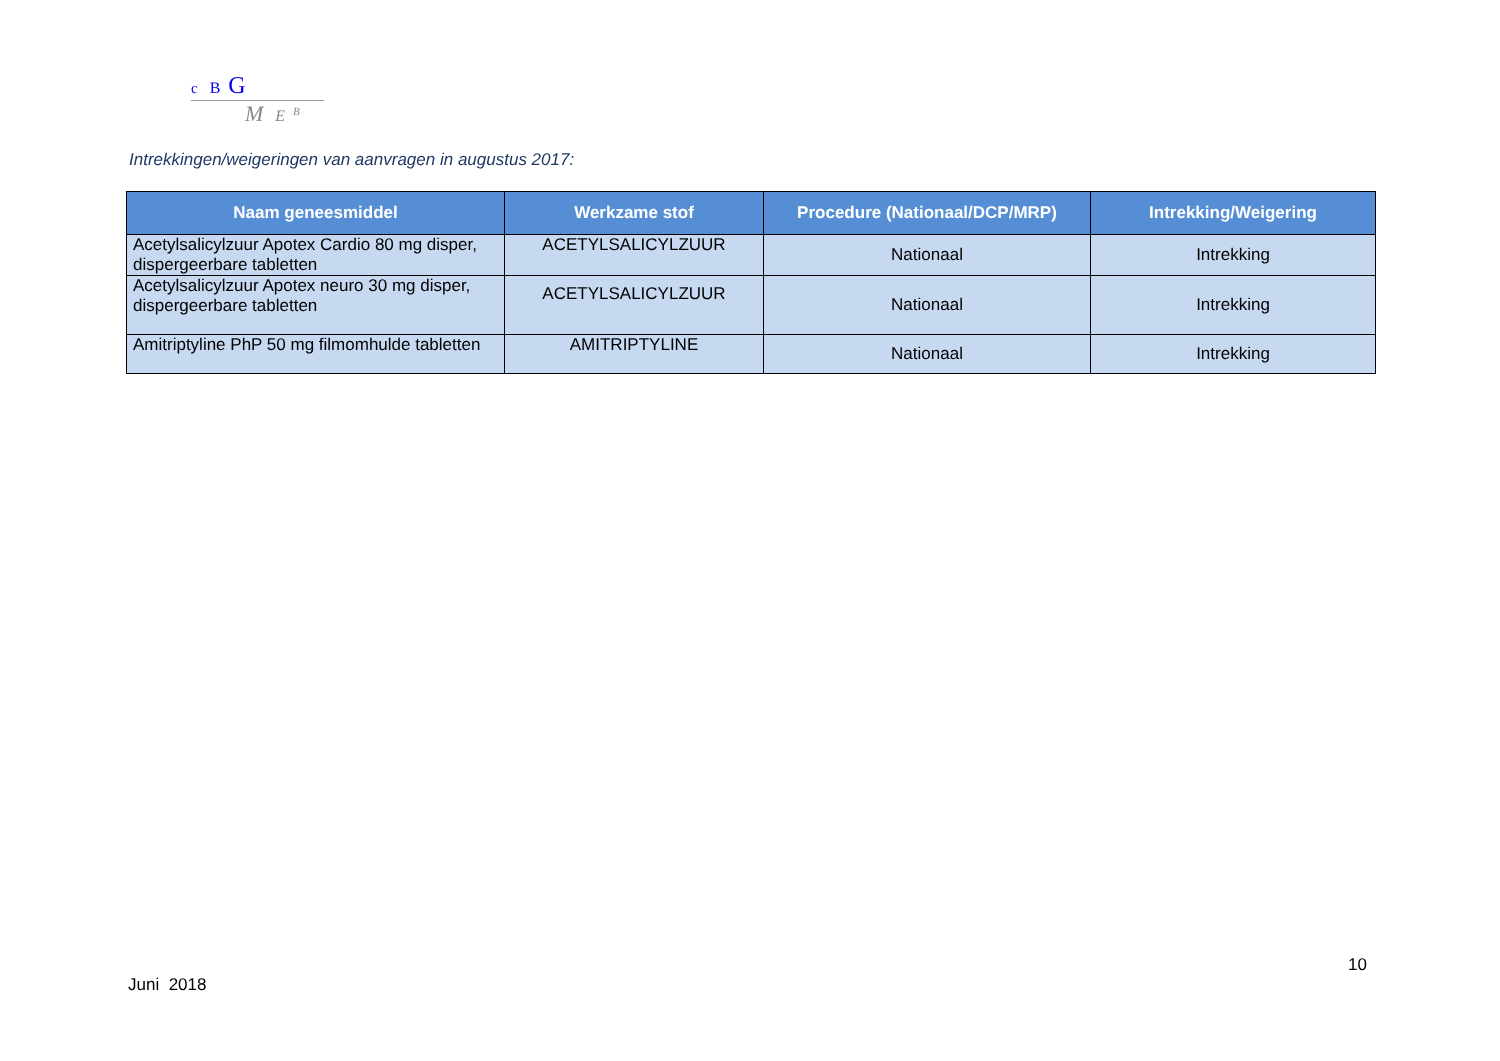c B G
M E <sup>B</sup>
Intrekkingen/weigeringen van aanvragen in augustus 2017:
| Naam geneesmiddel | Werkzame stof | Procedure (Nationaal/DCP/MRP) | Intrekking/Weigering |
| --- | --- | --- | --- |
| Acetylsalicylzuur Apotex Cardio 80 mg disper, dispergeerbare tabletten | ACETYLSALICYLZUUR | Nationaal | Intrekking |
| Acetylsalicylzuur Apotex neuro 30 mg disper, dispergeerbare tabletten | ACETYLSALICYLZUUR | Nationaal | Intrekking |
| Amitriptyline PhP 50 mg filmomhulde tabletten | AMITRIPTYLINE | Nationaal | Intrekking |
10
Juni 2018